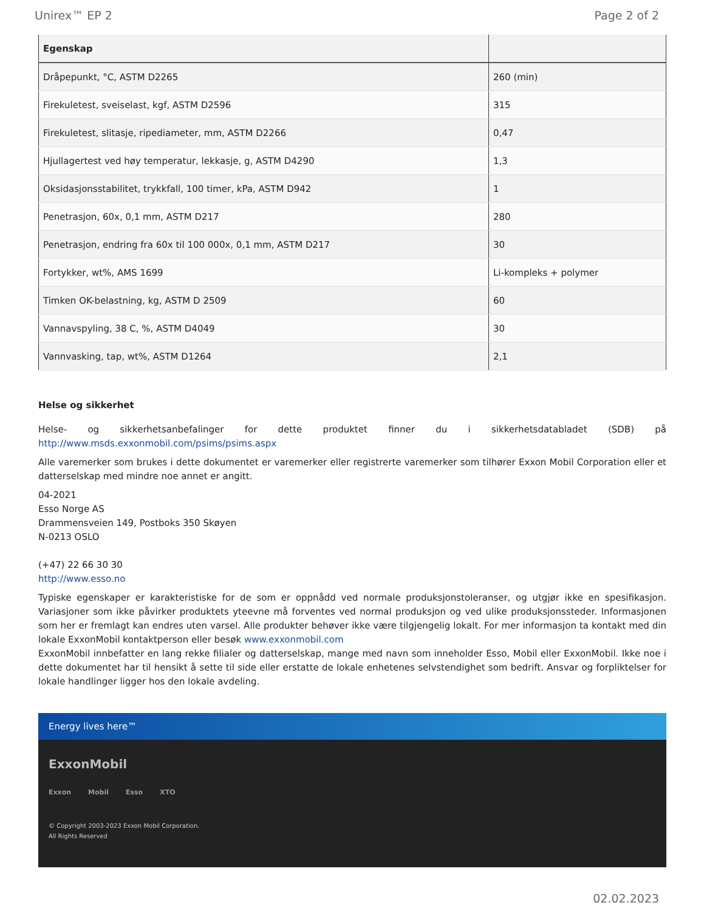Unirex™ EP 2 Page 2 of 2
| Egenskap | |
| --- | --- |
| Dråpepunkt, °C, ASTM D2265 | 260 (min) |
| Firekuletest, sveiselast, kgf, ASTM D2596 | 315 |
| Firekuletest, slitasje, ripediameter, mm, ASTM D2266 | 0,47 |
| Hjullagertest ved høy temperatur, lekkasje, g, ASTM D4290 | 1,3 |
| Oksidasjonsstabilitet, trykkfall, 100 timer, kPa, ASTM D942 | 1 |
| Penetrasjon, 60x, 0,1 mm, ASTM D217 | 280 |
| Penetrasjon, endring fra 60x til 100 000x, 0,1 mm, ASTM D217 | 30 |
| Fortykker, wt%, AMS 1699 | Li-kompleks + polymer |
| Timken OK-belastning, kg, ASTM D 2509 | 60 |
| Vannavspyling, 38 C, %, ASTM D4049 | 30 |
| Vannvasking, tap, wt%, ASTM D1264 | 2,1 |
Helse og sikkerhet
Helse- og sikkerhetsanbefalinger for dette produktet finner du i sikkerhetsdatabladet (SDB) på http://www.msds.exxonmobil.com/psims/psims.aspx
Alle varemerker som brukes i dette dokumentet er varemerker eller registrerte varemerker som tilhører Exxon Mobil Corporation eller et datterselskap med mindre noe annet er angitt.
04-2021
Esso Norge AS
Drammensveien 149, Postboks 350 Skøyen
N-0213 OSLO
(+47) 22 66 30 30
http://www.esso.no
Typiske egenskaper er karakteristiske for de som er oppnådd ved normale produksjonstoleranser, og utgjør ikke en spesifikasjon. Variasjoner som ikke påvirker produktets yteevne må forventes ved normal produksjon og ved ulike produksjonssteder. Informasjonen som her er fremlagt kan endres uten varsel. Alle produkter behøver ikke være tilgjengelig lokalt. For mer informasjon ta kontakt med din lokale ExxonMobil kontaktperson eller besøk www.exxonmobil.com
ExxonMobil innbefatter en lang rekke filialer og datterselskap, mange med navn som inneholder Esso, Mobil eller ExxonMobil. Ikke noe i dette dokumentet har til hensikt å sette til side eller erstatte de lokale enhetenes selvstendighet som bedrift. Ansvar og forpliktelser for lokale handlinger ligger hos den lokale avdeling.
Energy lives here™
ExxonMobil
Exxon Mobil Esso XTO
© Copyright 2003-2023 Exxon Mobil Corporation. All Rights Reserved
02.02.2023